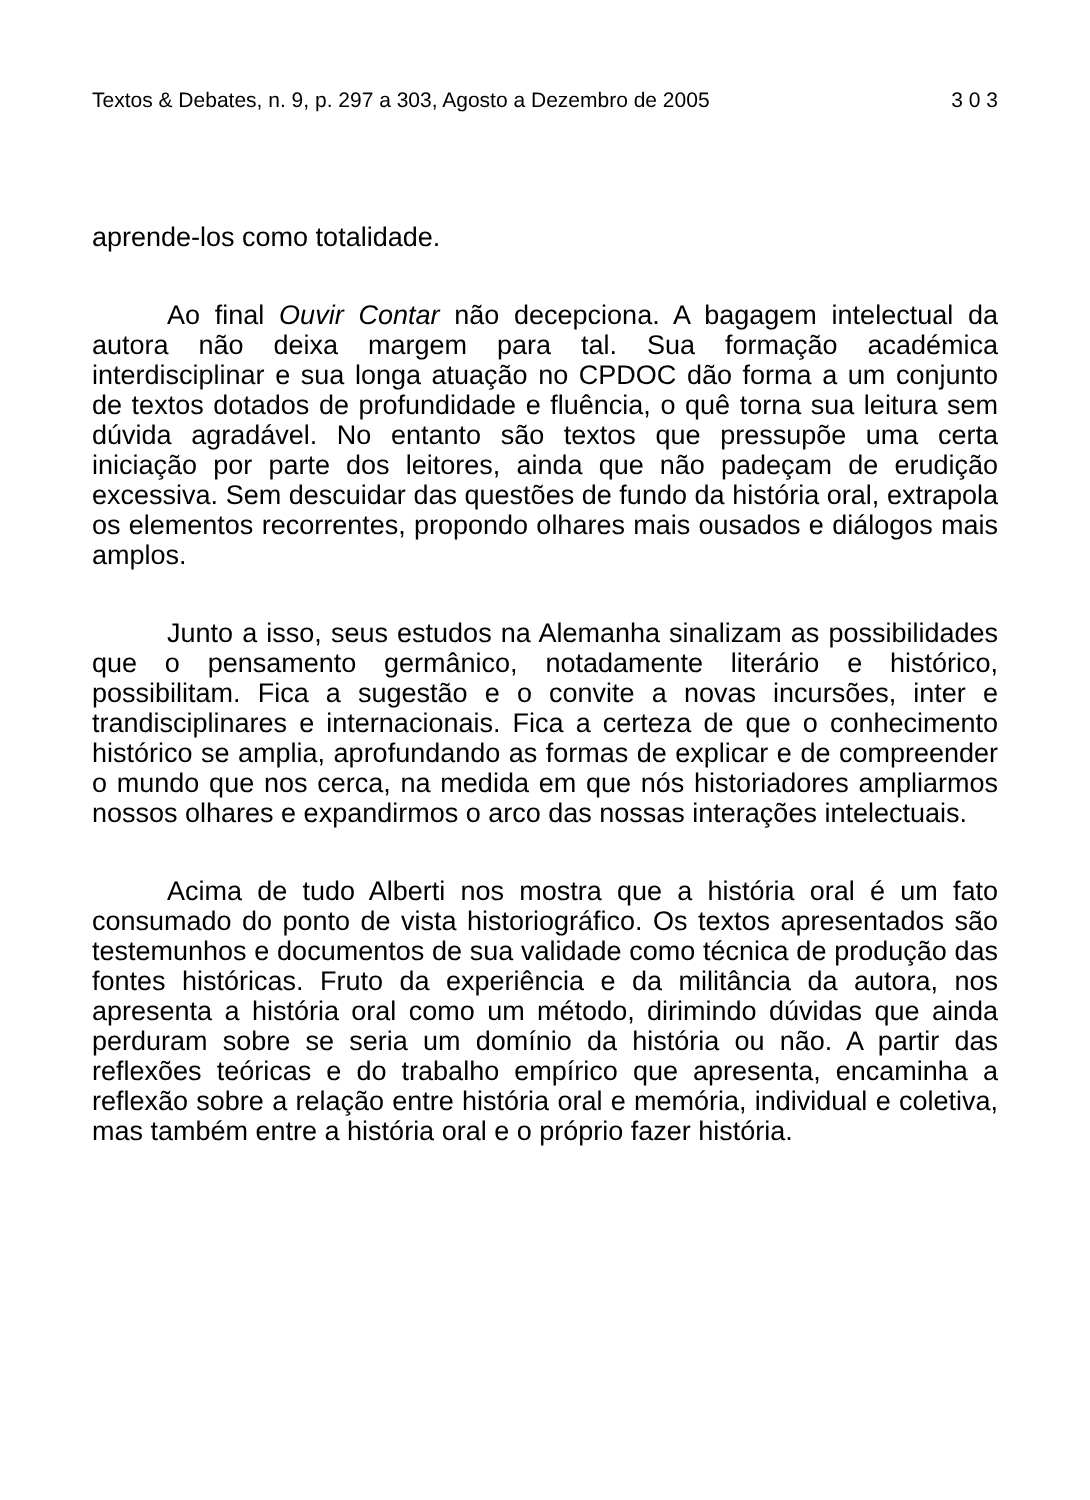Textos & Debates, n. 9, p. 297 a 303, Agosto a Dezembro de 2005 3 0 3
aprende-los como totalidade.
Ao final Ouvir Contar não decepciona. A bagagem intelectual da autora não deixa margem para tal. Sua formação académica interdisciplinar e sua longa atuação no CPDOC dão forma a um conjunto de textos dotados de profundidade e fluência, o quê torna sua leitura sem dúvida agradável. No entanto são textos que pressupõe uma certa iniciação por parte dos leitores, ainda que não padeçam de erudição excessiva. Sem descuidar das questões de fundo da história oral, extrapola os elementos recorrentes, propondo olhares mais ousados e diálogos mais amplos.
Junto a isso, seus estudos na Alemanha sinalizam as possibilidades que o pensamento germânico, notadamente literário e histórico, possibilitam. Fica a sugestão e o convite a novas incursões, inter e trandisciplinares e internacionais. Fica a certeza de que o conhecimento histórico se amplia, aprofundando as formas de explicar e de compreender o mundo que nos cerca, na medida em que nós historiadores ampliarmos nossos olhares e expandirmos o arco das nossas interações intelectuais.
Acima de tudo Alberti nos mostra que a história oral é um fato consumado do ponto de vista historiográfico. Os textos apresentados são testemunhos e documentos de sua validade como técnica de produção das fontes históricas. Fruto da experiência e da militância da autora, nos apresenta a história oral como um método, dirimindo dúvidas que ainda perduram sobre se seria um domínio da história ou não. A partir das reflexões teóricas e do trabalho empírico que apresenta, encaminha a reflexão sobre a relação entre história oral e memória, individual e coletiva, mas também entre a história oral e o próprio fazer história.